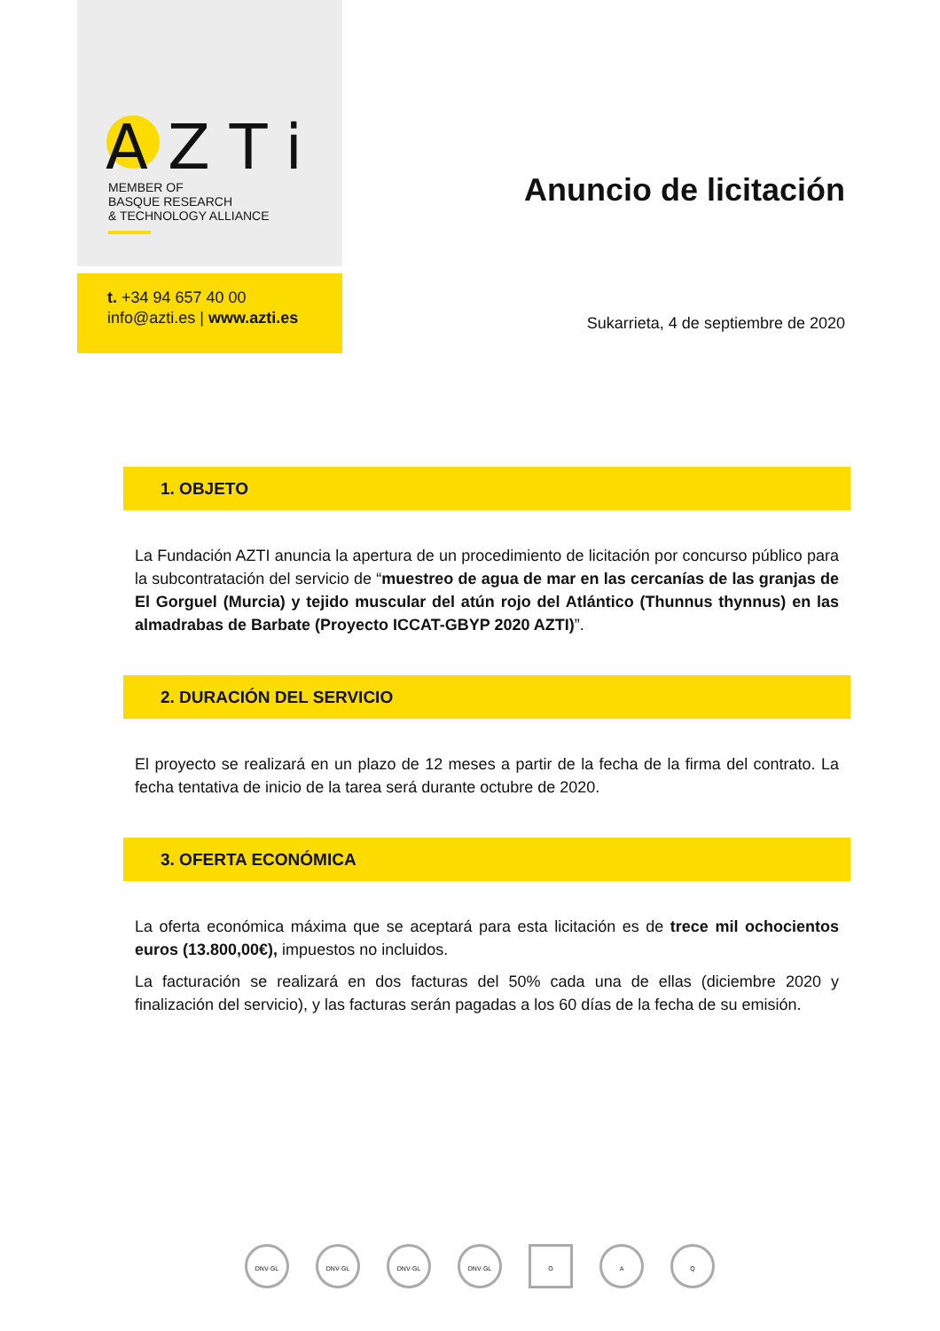AZTi
MEMBER OF
BASQUE RESEARCH
& TECHNOLOGY ALLIANCE
t. +34 94 657 40 00
info@azti.es | www.azti.es
Anuncio de licitación
Sukarrieta, 4 de septiembre de 2020
1. OBJETO
La Fundación AZTI anuncia la apertura de un procedimiento de licitación por concurso público para la subcontratación del servicio de “muestreo de agua de mar en las cercanías de las granjas de El Gorguel (Murcia) y tejido muscular del atún rojo del Atlántico (Thunnus thynnus) en las almadrabas de Barbate (Proyecto ICCAT-GBYP 2020 AZTI)”.
2. DURACIÓN DEL SERVICIO
El proyecto se realizará en un plazo de 12 meses a partir de la fecha de la firma del contrato. La fecha tentativa de inicio de la tarea será durante octubre de 2020.
3. OFERTA ECONÓMICA
La oferta económica máxima que se aceptará para esta licitación es de trece mil ochocientos euros (13.800,00€), impuestos no incluidos.
La facturación se realizará en dos facturas del 50% cada una de ellas (diciembre 2020 y finalización del servicio), y las facturas serán pagadas a los 60 días de la fecha de su emisión.
DNV·GL DNV·GL DNV·GL DNV·GL O A Q